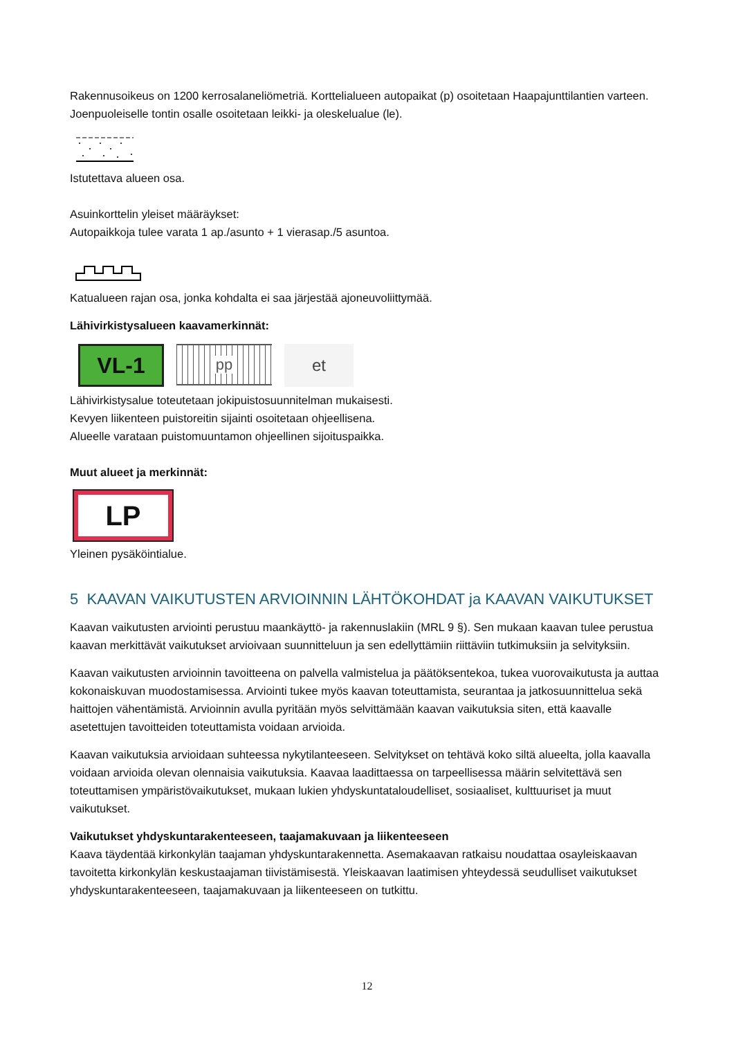Rakennusoikeus on 1200 kerrosalaneliömetriä. Korttelialueen autopaikat (p) osoitetaan Haapajunttilantien varteen. Joenpuoleiselle tontin osalle osoitetaan leikki- ja oleskelualue (le).
Istutettava alueen osa.
Asuinkorttelin yleiset määräykset:
Autopaikkoja tulee varata 1 ap./asunto + 1 vierasap./5 asuntoa.
Katualueen rajan osa, jonka kohdalta ei saa järjestää ajoneuvoliittymää.
Lähivirkistysalueen kaavamerkinnät:
VL-1
pp
et
Lähivirkistysalue toteutetaan jokipuistosuunnitelman mukaisesti.
Kevyen liikenteen puistoreitin sijainti osoitetaan ohjeellisena.
Alueelle varataan puistomuuntamon ohjeellinen sijoituspaikka.
Muut alueet ja merkinnät:
LP
Yleinen pysäköintialue.
5 KAAVAN VAIKUTUSTEN ARVIOINNIN LÄHTÖKOHDAT ja KAAVAN VAIKUTUKSET
Kaavan vaikutusten arviointi perustuu maankäyttö- ja rakennuslakiin (MRL 9 §). Sen mukaan kaavan tulee perustua kaavan merkittävät vaikutukset arvioivaan suunnitteluun ja sen edellyttämiin riittäviin tutkimuksiin ja selvityksiin.
Kaavan vaikutusten arvioinnin tavoitteena on palvella valmistelua ja päätöksentekoa, tukea vuorovaikutusta ja auttaa kokonaiskuvan muodostamisessa. Arviointi tukee myös kaavan toteuttamista, seurantaa ja jatkosuunnittelua sekä haittojen vähentämistä. Arvioinnin avulla pyritään myös selvittämään kaavan vaikutuksia siten, että kaavalle asetettujen tavoitteiden toteuttamista voidaan arvioida.
Kaavan vaikutuksia arvioidaan suhteessa nykytilanteeseen. Selvitykset on tehtävä koko siltä alueelta, jolla kaavalla voidaan arvioida olevan olennaisia vaikutuksia. Kaavaa laadittaessa on tarpeellisessa määrin selvitettävä sen toteuttamisen ympäristövaikutukset, mukaan lukien yhdyskuntataloudelliset, sosiaaliset, kulttuuriset ja muut vaikutukset.
Vaikutukset yhdyskuntarakenteeseen, taajamakuvaan ja liikenteeseen
Kaava täydentää kirkonkylän taajaman yhdyskuntarakennetta. Asemakaavan ratkaisu noudattaa osayleiskaavan tavoitetta kirkonkylän keskustaajaman tiivistämisestä. Yleiskaavan laatimisen yhteydessä seudulliset vaikutukset yhdyskuntarakenteeseen, taajamakuvaan ja liikenteeseen on tutkittu.
12